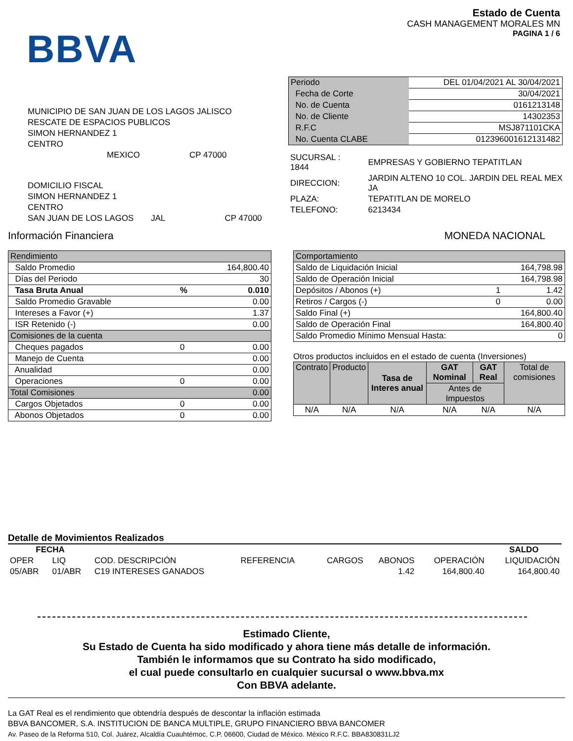BBVA
Estado de Cuenta
CASH MANAGEMENT MORALES MN
PAGINA 1 / 6
MUNICIPIO DE SAN JUAN DE LOS LAGOS JALISCO
RESCATE DE ESPACIOS PUBLICOS
SIMON HERNANDEZ 1
CENTRO
MEXICO CP 47000
DOMICILIO FISCAL
SIMON HERNANDEZ 1
CENTRO
SAN JUAN DE LOS LAGOS JAL CP 47000
| Periodo | DEL 01/04/2021 AL 30/04/2021 |
| Fecha de Corte | 30/04/2021 |
| No. de Cuenta | 0161213148 |
| No. de Cliente | 14302353 |
| R.F.C | MSJ871101CKA |
| No. Cuenta CLABE | 012396001612131482 |
| SUCURSAL : 1844 | EMPRESAS Y GOBIERNO TEPATITLAN |
| DIRECCION: | JARDIN ALTENO 10 COL. JARDIN DEL REAL MEX JA |
| PLAZA: | TEPATITLAN DE MORELO |
| TELEFONO: | 6213434 |
Información Financiera MONEDA NACIONAL
| Rendimiento | | |
| Saldo Promedio | | 164,800.40 |
| Días del Periodo | | 30 |
| Tasa Bruta Anual | % | 0.010 |
| Saldo Promedio Gravable | | 0.00 |
| Intereses a Favor (+) | | 1.37 |
| ISR Retenido (-) | | 0.00 |
| Comisiones de la cuenta | | |
| Cheques pagados | 0 | 0.00 |
| Manejo de Cuenta | | 0.00 |
| Anualidad | | 0.00 |
| Operaciones | 0 | 0.00 |
| Total Comisiones | | 0.00 |
| Cargos Objetados | 0 | 0.00 |
| Abonos Objetados | 0 | 0.00 |
| Comportamiento | | |
| Saldo de Liquidación Inicial | | 164,798.98 |
| Saldo de Operación Inicial | | 164,798.98 |
| Depósitos / Abonos (+) | 1 | 1.42 |
| Retiros / Cargos (-) | 0 | 0.00 |
| Saldo Final (+) | | 164,800.40 |
| Saldo de Operación Final | | 164,800.40 |
| Saldo Promedio Mínimo Mensual Hasta: | | 0 |
Otros productos incluidos en el estado de cuenta (Inversiones)
| Contrato | Producto | Tasa de Interes anual | GAT Nominal | GAT Real | Total de comisiones |
| | | | Antes de Impuestos | | |
| N/A | N/A | N/A | N/A | N/A | N/A |
Detalle de Movimientos Realizados
| FECHA | | | | | | | SALDO |
| --- | --- | --- | --- | --- | --- | --- | --- |
| OPER | LIQ | COD. DESCRIPCIÓN | REFERENCIA | CARGOS | ABONOS | OPERACIÓN | LIQUIDACIÓN |
| 05/ABR | 01/ABR | C19 INTERESES GANADOS | | | 1.42 | 164,800.40 | 164,800.40 |
Estimado Cliente,
Su Estado de Cuenta ha sido modificado y ahora tiene más detalle de información.
También le informamos que su Contrato ha sido modificado,
el cual puede consultarlo en cualquier sucursal o www.bbva.mx
Con BBVA adelante.
La GAT Real es el rendimiento que obtendría después de descontar la inflación estimada
BBVA BANCOMER, S.A. INSTITUCION DE BANCA MULTIPLE, GRUPO FINANCIERO BBVA BANCOMER
Av. Paseo de la Reforma 510, Col. Juárez, Alcaldía Cuauhtémoc, C.P. 06600, Ciudad de México. México R.F.C. BBA830831LJ2